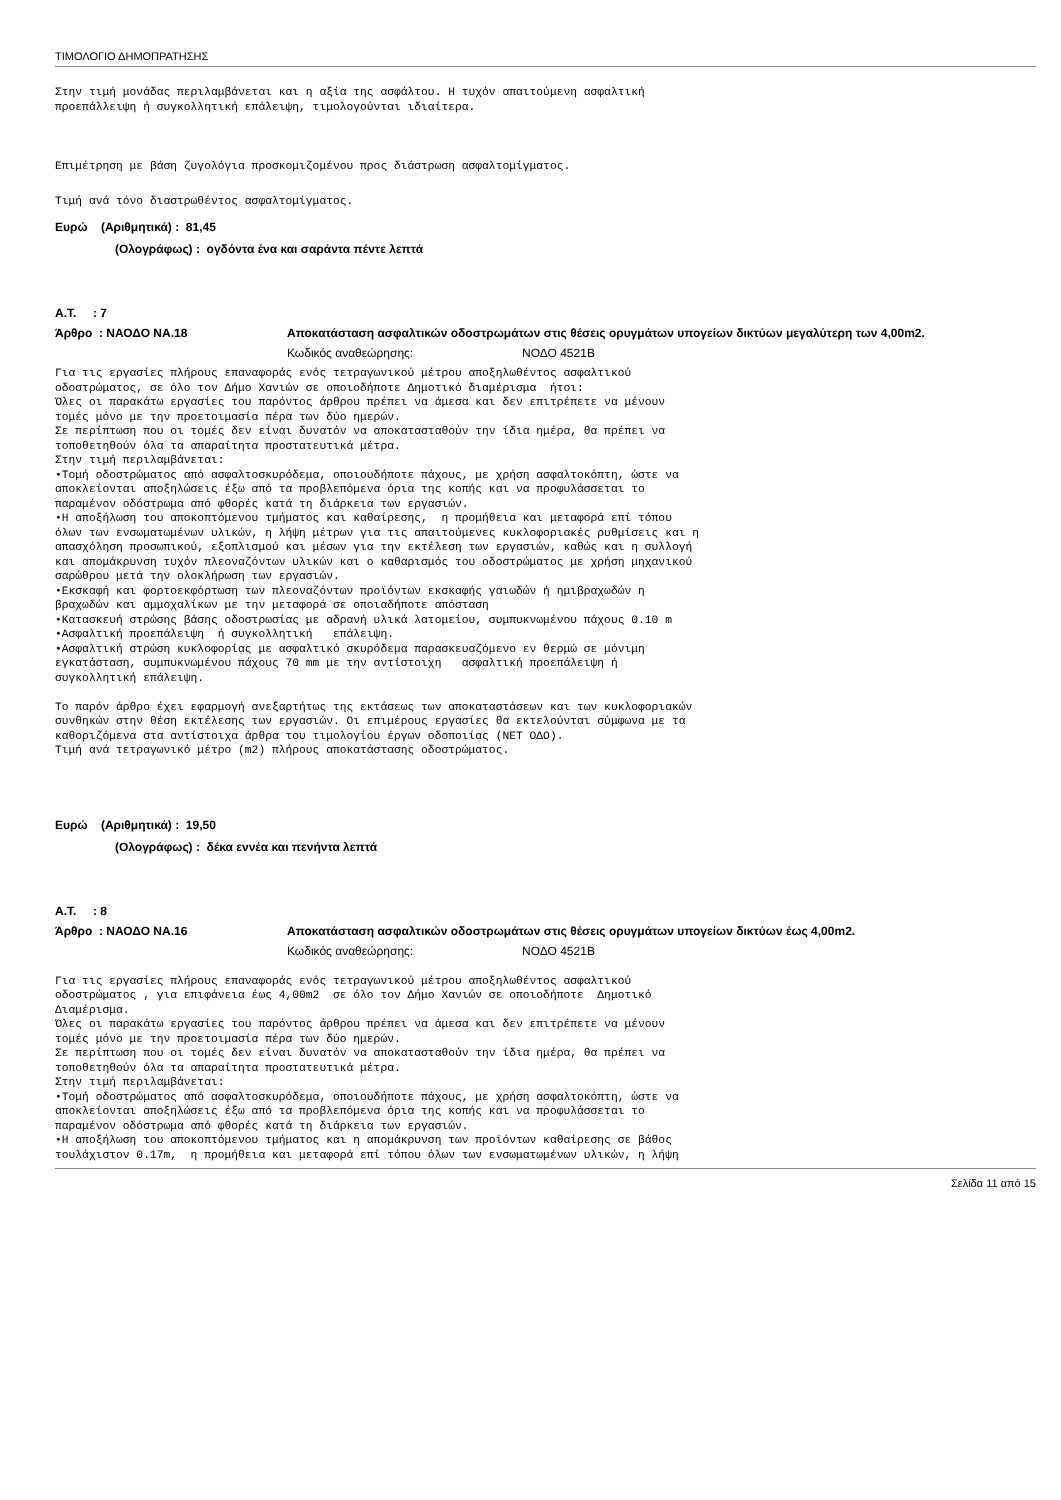ΤΙΜΟΛΟΓΙΟ ΔΗΜΟΠΡΑΤΗΣΗΣ
Στην τιμή μονάδας περιλαμβάνεται και η αξία της ασφάλτου. Η τυχόν απαιτούμενη ασφαλτική προεπάλλειψη ή συγκολλητική επάλειψη, τιμολογούνται ιδιαίτερα.
Επιμέτρηση με βάση ζυγολόγια προσκομιζομένου προς διάστρωση ασφαλτομίγματος.
Τιμή ανά τόνο διαστρωθέντος ασφαλτομίγματος.
Ευρώ (Αριθμητικά) : 81,45
(Ολογράφως) : ογδόντα ένα και σαράντα πέντε λεπτά
Α.Τ. : 7
Άρθρο : ΝΑΟΔΟ ΝΑ.18 Αποκατάσταση ασφαλτικών οδοστρωμάτων στις θέσεις ορυγμάτων υπογείων δικτύων μεγαλύτερη των 4,00m2.
Κωδικός αναθεώρησης: ΝΟΔΟ 4521Β
Για τις εργασίες πλήρους επαναφοράς ενός τετραγωνικού μέτρου αποξηλωθέντος ασφαλτικού οδοστρώματος, σε όλο τον Δήμο Χανιών σε οποιοδήποτε Δημοτικό διαμέρισμα ήτοι: Όλες οι παρακάτω εργασίες του παρόντος άρθρου πρέπει να άμεσα και δεν επιτρέπετε να μένουν τομές μόνο με την προετοιμασία πέρα των δύο ημερών. Σε περίπτωση που οι τομές δεν είναι δυνατόν να αποκατασταθούν την ίδια ημέρα, θα πρέπει να τοποθετηθούν όλα τα απαραίτητα προστατευτικά μέτρα. Στην τιμή περιλαμβάνεται: •Τομή οδοστρώματος από ασφαλτοσκυρόδεμα, οποιουδήποτε πάχους, με χρήση ασφαλτοκόπτη, ώστε να αποκλείονται αποξηλώσεις έξω από τα προβλεπόμενα όρια της κοπής και να προφυλάσσεται το παραμένον οδόστρωμα από φθορές κατά τη διάρκεια των εργασιών. •Η αποξήλωση του αποκοπτόμενου τμήματος και καθαίρεσης, η προμήθεια και μεταφορά επί τόπου όλων των ενσωματωμένων υλικών, η λήψη μέτρων για τις απαιτούμενες κυκλοφοριακές ρυθμίσεις και η απασχόληση προσωπικού, εξοπλισμού και μέσων για την εκτέλεση των εργασιών, καθώς και η συλλογή και απομάκρυνση τυχόν πλεοναζόντων υλικών και ο καθαρισμός του οδοστρώματος με χρήση μηχανικού σαρώθρου μετά την ολοκλήρωση των εργασιών. •Εκσκαφή και φορτοεκφόρτωση των πλεοναζόντων προϊόντων εκσκαφής γαιωδών ή ημιβραχωδών η βραχωδών και αμμοχαλίκων με την μεταφορά σε οποιαδήποτε απόσταση •Κατασκευή στρώσης βάσης οδοστρωσίας με αδρανή υλικά λατομείου, συμπυκνωμένου πάχους 0.10 m •Ασφαλτική προεπάλειψη ή συγκολλητική επάλειψη. •Ασφαλτική στρώση κυκλοφορίας με ασφαλτικό σκυρόδεμα παρασκευαζόμενο εν θερμώ σε μόνιμη εγκατάσταση, συμπυκνωμένου πάχους 70 mm με την αντίστοιχη ασφαλτική προεπάλειψη ή συγκολλητική επάλειψη. Το παρόν άρθρο έχει εφαρμογή ανεξαρτήτως της εκτάσεως των αποκαταστάσεων και των κυκλοφοριακών συνθηκών στην θέση εκτέλεσης των εργασιών. Οι επιμέρους εργασίες θα εκτελούνται σύμφωνα με τα καθοριζόμενα στα αντίστοιχα άρθρα του τιμολογίου έργων οδοποιίας (ΝΕΤ ΟΔΟ). Τιμή ανά τετραγωνικό μέτρο (m2) πλήρους αποκατάστασης οδοστρώματος.
Ευρώ (Αριθμητικά) : 19,50
(Ολογράφως) : δέκα εννέα και πενήντα λεπτά
Α.Τ. : 8
Άρθρο : ΝΑΟΔΟ ΝΑ.16 Αποκατάσταση ασφαλτικών οδοστρωμάτων στις θέσεις ορυγμάτων υπογείων δικτύων έως 4,00m2.
Κωδικός αναθεώρησης: ΝΟΔΟ 4521Β
Για τις εργασίες πλήρους επαναφοράς ενός τετραγωνικού μέτρου αποξηλωθέντος ασφαλτικού οδοστρώματος , για επιφάνεια έως 4,00m2 σε όλο τον Δήμο Χανιών σε οποιοδήποτε Δημοτικό Διαμέρισμα. Όλες οι παρακάτω εργασίες του παρόντος άρθρου πρέπει να άμεσα και δεν επιτρέπετε να μένουν τομές μόνο με την προετοιμασία πέρα των δύο ημερών. Σε περίπτωση που οι τομές δεν είναι δυνατόν να αποκατασταθούν την ίδια ημέρα, θα πρέπει να τοποθετηθούν όλα τα απαραίτητα προστατευτικά μέτρα. Στην τιμή περιλαμβάνεται: •Τομή οδοστρώματος από ασφαλτοσκυρόδεμα, οποιουδήποτε πάχους, με χρήση ασφαλτοκόπτη, ώστε να αποκλείονται αποξηλώσεις έξω από τα προβλεπόμενα όρια της κοπής και να προφυλάσσεται το παραμένον οδόστρωμα από φθορές κατά τη διάρκεια των εργασιών. •Η αποξήλωση του αποκοπτόμενου τμήματος και η απομάκρυνση των προϊόντων καθαίρεσης σε βάθος τουλάχιστον 0.17m, η προμήθεια και μεταφορά επί τόπου όλων των ενσωματωμένων υλικών, η λήψη
Σελίδα 11 από 15